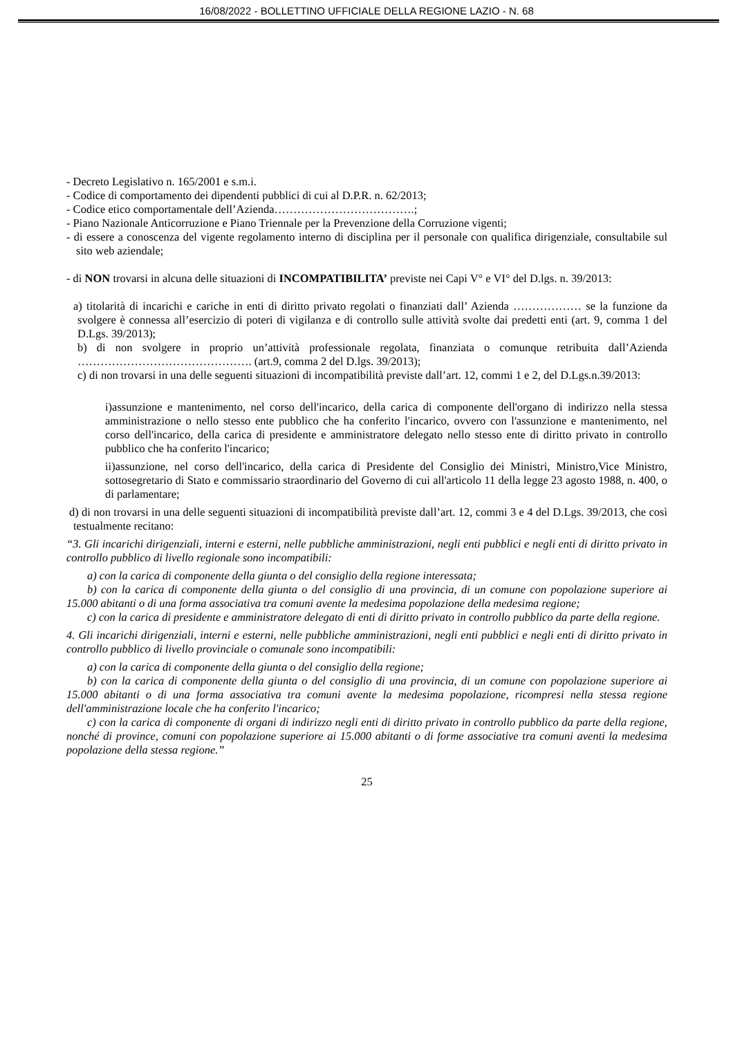16/08/2022 - BOLLETTINO UFFICIALE DELLA REGIONE LAZIO - N. 68
- Decreto Legislativo n. 165/2001 e s.m.i.
- Codice di comportamento dei dipendenti pubblici di cui al D.P.R. n. 62/2013;
- Codice etico comportamentale dell’Azienda……………………………….;
- Piano Nazionale Anticorruzione e Piano Triennale per la Prevenzione della Corruzione vigenti;
- di essere a conoscenza del vigente regolamento interno di disciplina per il personale con qualifica dirigenziale, consultabile sul sito web aziendale;
- di NON trovarsi in alcuna delle situazioni di INCOMPATIBILITA’ previste nei Capi V° e VI° del D.lgs. n. 39/2013:
a) titolarità di incarichi e cariche in enti di diritto privato regolati o finanziati dall’ Azienda ……………… se la funzione da svolgere è connessa all’esercizio di poteri di vigilanza e di controllo sulle attività svolte dai predetti enti (art. 9, comma 1 del D.Lgs. 39/2013);
b) di non svolgere in proprio un’attività professionale regolata, finanziata o comunque retribuita dall’Azienda ………………………………………. (art.9, comma 2 del D.lgs. 39/2013);
c) di non trovarsi in una delle seguenti situazioni di incompatibilità previste dall’art. 12, commi 1 e 2, del D.Lgs.n.39/2013:
i)assunzione e mantenimento, nel corso dell'incarico, della carica di componente dell'organo di indirizzo nella stessa amministrazione o nello stesso ente pubblico che ha conferito l'incarico, ovvero con l'assunzione e mantenimento, nel corso dell'incarico, della carica di presidente e amministratore delegato nello stesso ente di diritto privato in controllo pubblico che ha conferito l'incarico;
ii)assunzione, nel corso dell'incarico, della carica di Presidente del Consiglio dei Ministri, Ministro,Vice Ministro, sottosegretario di Stato e commissario straordinario del Governo di cui all'articolo 11 della legge 23 agosto 1988, n. 400, o di parlamentare;
d) di non trovarsi in una delle seguenti situazioni di incompatibilità previste dall’art. 12, commi 3 e 4 del D.Lgs. 39/2013, che così testualmente recitano:
“3. Gli incarichi dirigenziali, interni e esterni, nelle pubbliche amministrazioni, negli enti pubblici e negli enti di diritto privato in controllo pubblico di livello regionale sono incompatibili:
a) con la carica di componente della giunta o del consiglio della regione interessata;
b) con la carica di componente della giunta o del consiglio di una provincia, di un comune con popolazione superiore ai 15.000 abitanti o di una forma associativa tra comuni avente la medesima popolazione della medesima regione;
c) con la carica di presidente e amministratore delegato di enti di diritto privato in controllo pubblico da parte della regione.
4. Gli incarichi dirigenziali, interni e esterni, nelle pubbliche amministrazioni, negli enti pubblici e negli enti di diritto privato in controllo pubblico di livello provinciale o comunale sono incompatibili:
a) con la carica di componente della giunta o del consiglio della regione;
b) con la carica di componente della giunta o del consiglio di una provincia, di un comune con popolazione superiore ai 15.000 abitanti o di una forma associativa tra comuni avente la medesima popolazione, ricompresi nella stessa regione dell'amministrazione locale che ha conferito l'incarico;
c) con la carica di componente di organi di indirizzo negli enti di diritto privato in controllo pubblico da parte della regione, nonché di province, comuni con popolazione superiore ai 15.000 abitanti o di forme associative tra comuni aventi la medesima popolazione della stessa regione.”
25